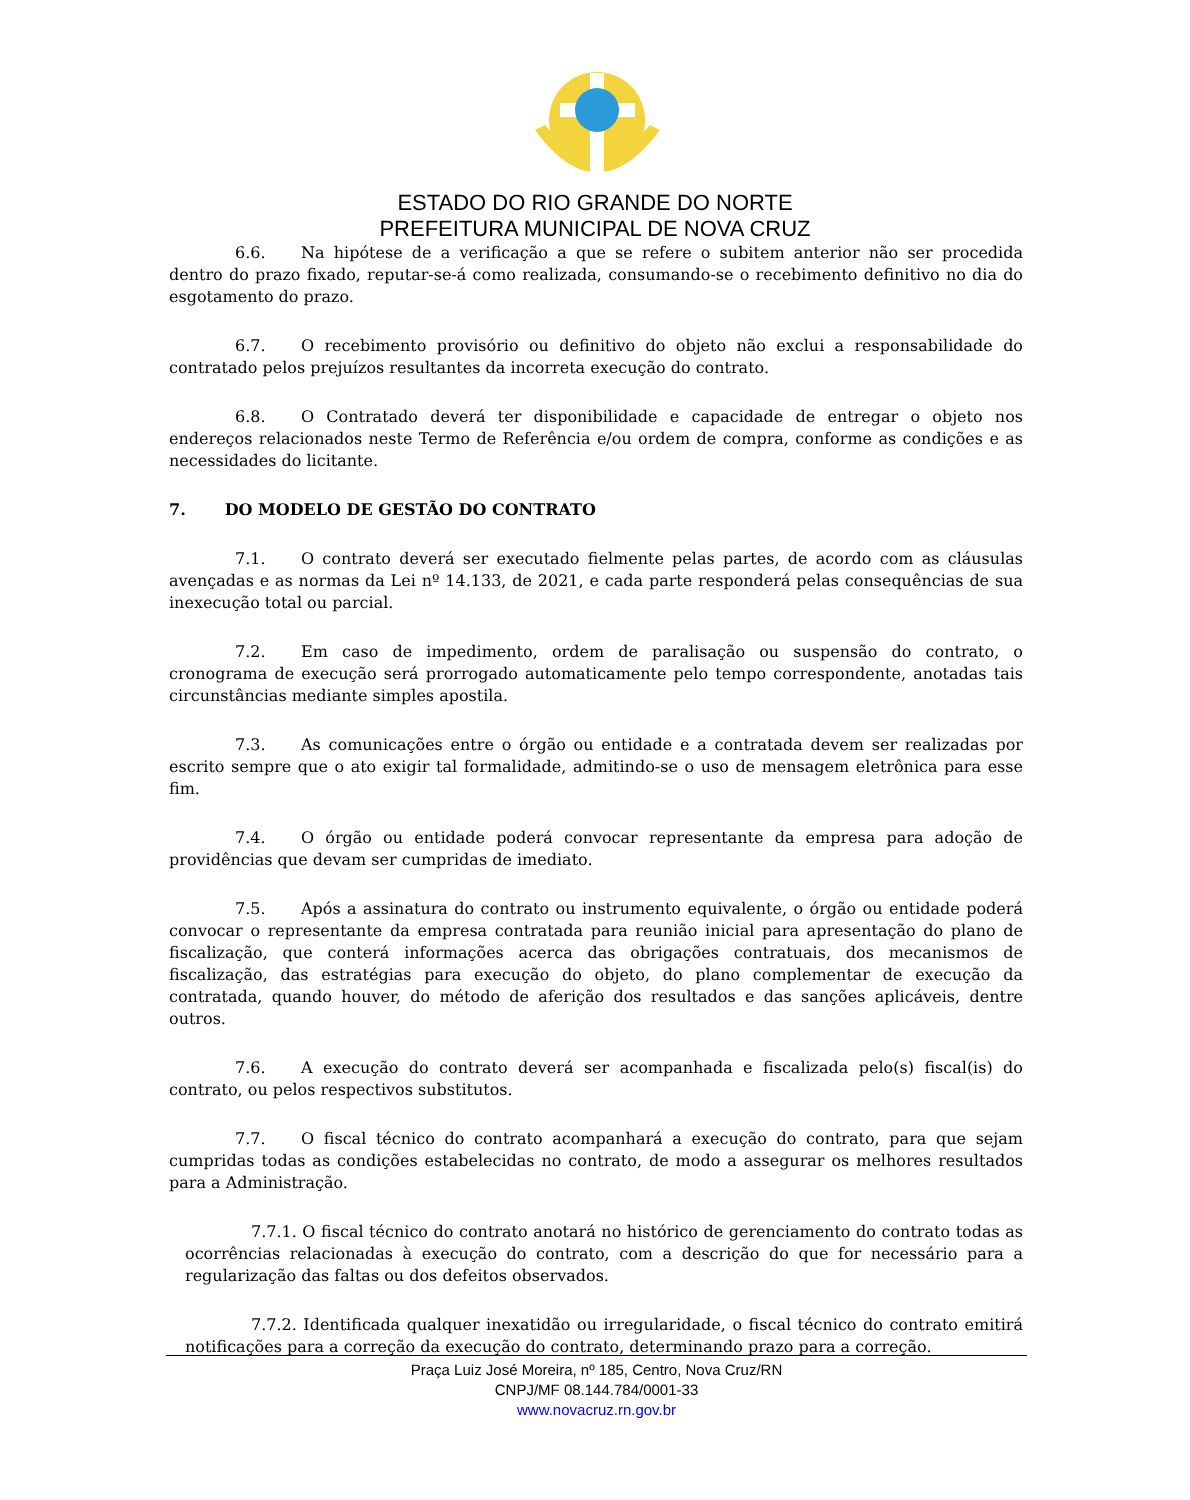ESTADO DO RIO GRANDE DO NORTE
PREFEITURA MUNICIPAL DE NOVA CRUZ
6.6. Na hipótese de a verificação a que se refere o subitem anterior não ser procedida dentro do prazo fixado, reputar-se-á como realizada, consumando-se o recebimento definitivo no dia do esgotamento do prazo.
6.7. O recebimento provisório ou definitivo do objeto não exclui a responsabilidade do contratado pelos prejuízos resultantes da incorreta execução do contrato.
6.8. O Contratado deverá ter disponibilidade e capacidade de entregar o objeto nos endereços relacionados neste Termo de Referência e/ou ordem de compra, conforme as condições e as necessidades do licitante.
7. DO MODELO DE GESTÃO DO CONTRATO
7.1. O contrato deverá ser executado fielmente pelas partes, de acordo com as cláusulas avençadas e as normas da Lei nº 14.133, de 2021, e cada parte responderá pelas consequências de sua inexecução total ou parcial.
7.2. Em caso de impedimento, ordem de paralisação ou suspensão do contrato, o cronograma de execução será prorrogado automaticamente pelo tempo correspondente, anotadas tais circunstâncias mediante simples apostila.
7.3. As comunicações entre o órgão ou entidade e a contratada devem ser realizadas por escrito sempre que o ato exigir tal formalidade, admitindo-se o uso de mensagem eletrônica para esse fim.
7.4. O órgão ou entidade poderá convocar representante da empresa para adoção de providências que devam ser cumpridas de imediato.
7.5. Após a assinatura do contrato ou instrumento equivalente, o órgão ou entidade poderá convocar o representante da empresa contratada para reunião inicial para apresentação do plano de fiscalização, que conterá informações acerca das obrigações contratuais, dos mecanismos de fiscalização, das estratégias para execução do objeto, do plano complementar de execução da contratada, quando houver, do método de aferição dos resultados e das sanções aplicáveis, dentre outros.
7.6. A execução do contrato deverá ser acompanhada e fiscalizada pelo(s) fiscal(is) do contrato, ou pelos respectivos substitutos.
7.7. O fiscal técnico do contrato acompanhará a execução do contrato, para que sejam cumpridas todas as condições estabelecidas no contrato, de modo a assegurar os melhores resultados para a Administração.
7.7.1. O fiscal técnico do contrato anotará no histórico de gerenciamento do contrato todas as ocorrências relacionadas à execução do contrato, com a descrição do que for necessário para a regularização das faltas ou dos defeitos observados.
7.7.2. Identificada qualquer inexatidão ou irregularidade, o fiscal técnico do contrato emitirá notificações para a correção da execução do contrato, determinando prazo para a correção.
Praça Luiz José Moreira, nº 185, Centro, Nova Cruz/RN
CNPJ/MF 08.144.784/0001-33
www.novacruz.rn.gov.br